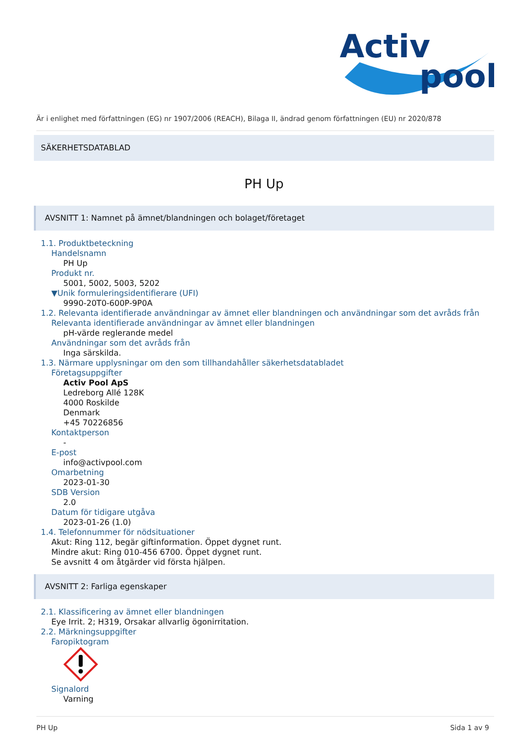Activ
pool
Är i enlighet med författningen (EG) nr 1907/2006 (REACH), Bilaga II, ändrad genom författningen (EU) nr 2020/878
SÄKERHETSDATABLAD
PH Up
AVSNITT 1: Namnet på ämnet/blandningen och bolaget/företaget
1.1. Produktbeteckning
Handelsnamn
PH Up
Produkt nr.
5001, 5002, 5003, 5202
▼Unik formuleringsidentifierare (UFI)
9990-20T0-600P-9P0A
1.2. Relevanta identifierade användningar av ämnet eller blandningen och användningar som det avråds från
Relevanta identifierade användningar av ämnet eller blandningen
pH-värde reglerande medel
Användningar som det avråds från
Inga särskilda.
1.3. Närmare upplysningar om den som tillhandahåller säkerhetsdatabladet
Företagsuppgifter
Activ Pool ApS
Ledreborg Allé 128K
4000 Roskilde
Denmark
+45 70226856
Kontaktperson
-
E-post
info@activpool.com
Omarbetning
2023-01-30
SDB Version
2.0
Datum för tidigare utgåva
2023-01-26 (1.0)
1.4. Telefonnummer för nödsituationer
Akut: Ring 112, begär giftinformation. Öppet dygnet runt.
Mindre akut: Ring 010-456 6700. Öppet dygnet runt.
Se avsnitt 4 om åtgärder vid första hjälpen.
AVSNITT 2: Farliga egenskaper
2.1. Klassificering av ämnet eller blandningen
Eye Irrit. 2; H319, Orsakar allvarlig ögonirritation.
2.2. Märkningsuppgifter
Faropiktogram
Signalord
Varning
PH Up Sida 1 av 9